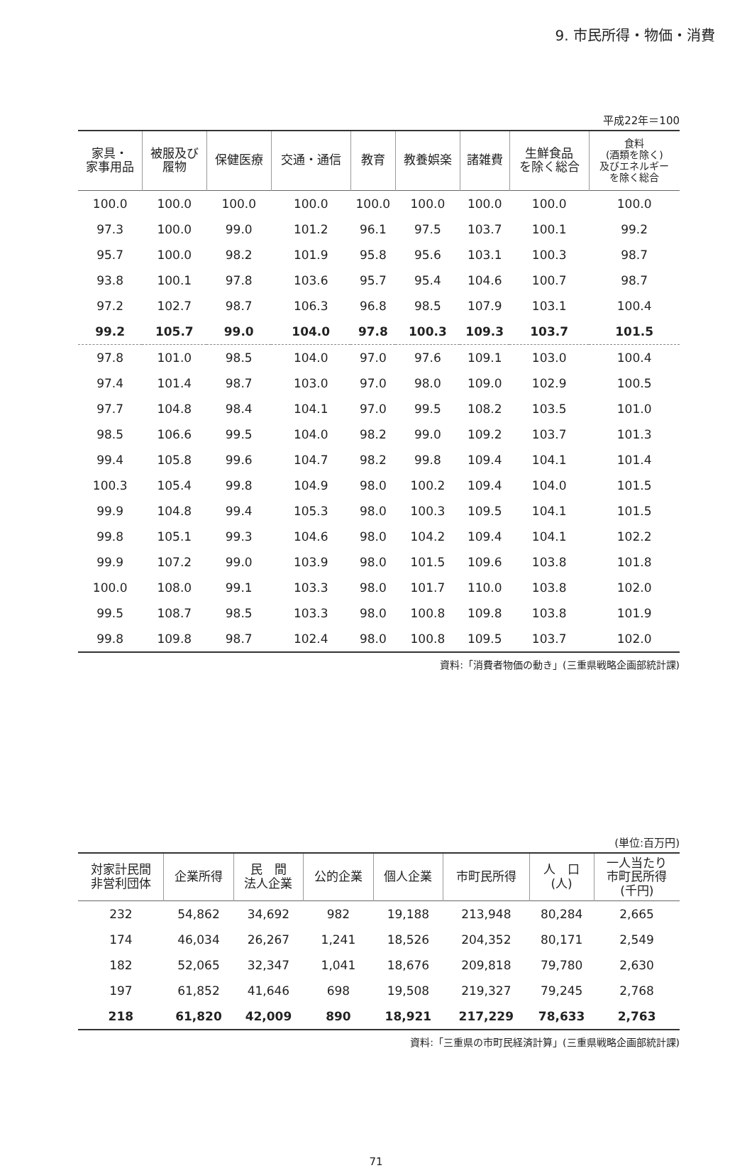9. 市民所得・物価・消費
平成22年＝100
| 家具・ 家事用品 | 被服及び 履物 | 保健医療 | 交通・通信 | 教育 | 教養娯楽 | 諸雑費 | 生鮮食品 を除く総合 | 食料 (酒類を除く) 及びエネルギー を除く総合 |
| --- | --- | --- | --- | --- | --- | --- | --- | --- |
| 100.0 | 100.0 | 100.0 | 100.0 | 100.0 | 100.0 | 100.0 | 100.0 | 100.0 |
| 97.3 | 100.0 | 99.0 | 101.2 | 96.1 | 97.5 | 103.7 | 100.1 | 99.2 |
| 95.7 | 100.0 | 98.2 | 101.9 | 95.8 | 95.6 | 103.1 | 100.3 | 98.7 |
| 93.8 | 100.1 | 97.8 | 103.6 | 95.7 | 95.4 | 104.6 | 100.7 | 98.7 |
| 97.2 | 102.7 | 98.7 | 106.3 | 96.8 | 98.5 | 107.9 | 103.1 | 100.4 |
| 99.2 | 105.7 | 99.0 | 104.0 | 97.8 | 100.3 | 109.3 | 103.7 | 101.5 |
| 97.8 | 101.0 | 98.5 | 104.0 | 97.0 | 97.6 | 109.1 | 103.0 | 100.4 |
| 97.4 | 101.4 | 98.7 | 103.0 | 97.0 | 98.0 | 109.0 | 102.9 | 100.5 |
| 97.7 | 104.8 | 98.4 | 104.1 | 97.0 | 99.5 | 108.2 | 103.5 | 101.0 |
| 98.5 | 106.6 | 99.5 | 104.0 | 98.2 | 99.0 | 109.2 | 103.7 | 101.3 |
| 99.4 | 105.8 | 99.6 | 104.7 | 98.2 | 99.8 | 109.4 | 104.1 | 101.4 |
| 100.3 | 105.4 | 99.8 | 104.9 | 98.0 | 100.2 | 109.4 | 104.0 | 101.5 |
| 99.9 | 104.8 | 99.4 | 105.3 | 98.0 | 100.3 | 109.5 | 104.1 | 101.5 |
| 99.8 | 105.1 | 99.3 | 104.6 | 98.0 | 104.2 | 109.4 | 104.1 | 102.2 |
| 99.9 | 107.2 | 99.0 | 103.9 | 98.0 | 101.5 | 109.6 | 103.8 | 101.8 |
| 100.0 | 108.0 | 99.1 | 103.3 | 98.0 | 101.7 | 110.0 | 103.8 | 102.0 |
| 99.5 | 108.7 | 98.5 | 103.3 | 98.0 | 100.8 | 109.8 | 103.8 | 101.9 |
| 99.8 | 109.8 | 98.7 | 102.4 | 98.0 | 100.8 | 109.5 | 103.7 | 102.0 |
資料:「消費者物価の動き」(三重県戦略企画部統計課)
(単位:百万円)
| 対家計民間 非営利団体 | 企業所得 | 民 間 法人企業 | 公的企業 | 個人企業 | 市町民所得 | 人 口 (人) | 一人当たり 市町民所得 (千円) |
| --- | --- | --- | --- | --- | --- | --- | --- |
| 232 | 54,862 | 34,692 | 982 | 19,188 | 213,948 | 80,284 | 2,665 |
| 174 | 46,034 | 26,267 | 1,241 | 18,526 | 204,352 | 80,171 | 2,549 |
| 182 | 52,065 | 32,347 | 1,041 | 18,676 | 209,818 | 79,780 | 2,630 |
| 197 | 61,852 | 41,646 | 698 | 19,508 | 219,327 | 79,245 | 2,768 |
| 218 | 61,820 | 42,009 | 890 | 18,921 | 217,229 | 78,633 | 2,763 |
資料:「三重県の市町民経済計算」(三重県戦略企画部統計課)
71